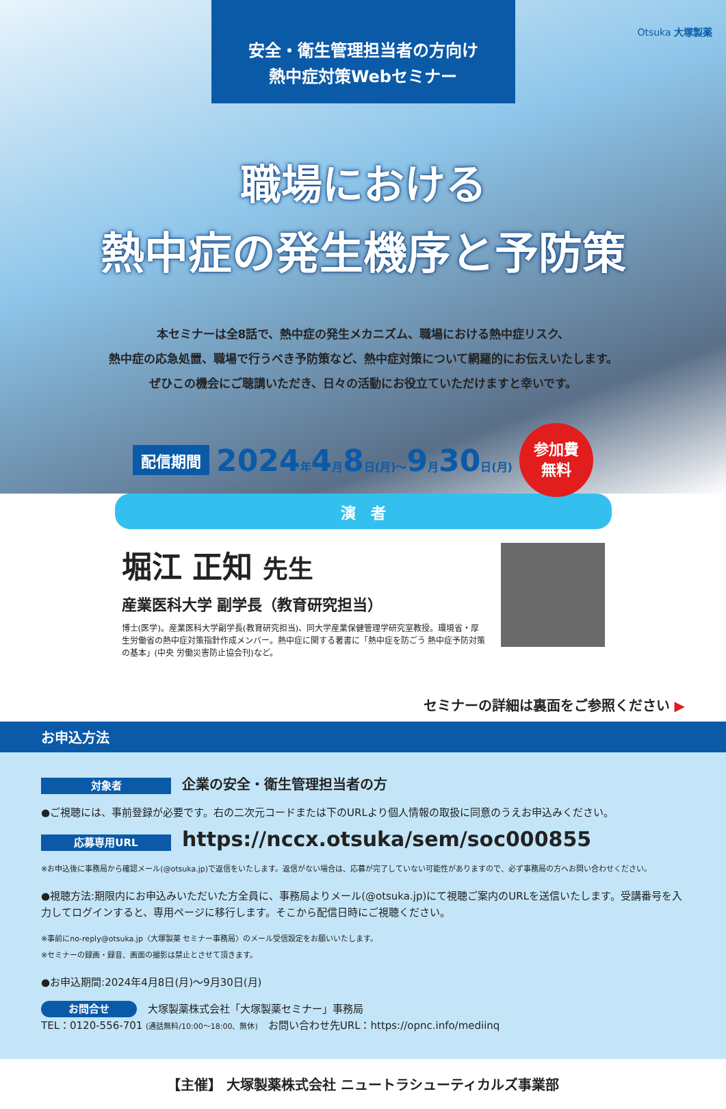安全・衛生管理担当者の方向け
熱中症対策Webセミナー
Otsuka 大塚製薬
職場における
熱中症の発生機序と予防策
本セミナーは全8話で、熱中症の発生メカニズム、職場における熱中症リスク、
熱中症の応急処置、職場で行うべき予防策など、熱中症対策について網羅的にお伝えいたします。
ぜひこの機会にご聴講いただき、日々の活動にお役立ていただけますと幸いです。
配信期間 2024年4月8日(月)～9月30日(月) 参加費
無料
演　者
堀江 正知 先生
産業医科大学 副学長（教育研究担当）
博士(医学)。産業医科大学副学長(教育研究担当)、同大学産業保健管理学研究室教授。環境省・厚生労働省の熱中症対策指針作成メンバー。熱中症に関する著書に「熱中症を防ごう 熱中症予防対策の基本」(中央 労働災害防止協会刊)など。
セミナーの詳細は裏面をご参照ください ▶
お申込方法
対象者 企業の安全・衛生管理担当者の方
●ご視聴には、事前登録が必要です。右の二次元コードまたは下のURLより個人情報の取扱に同意のうえお申込みください。
応募専用URL https://nccx.otsuka/sem/soc000855
※お申込後に事務局から確認メール(@otsuka.jp)で返信をいたします。返信がない場合は、応募が完了していない可能性がありますので、必ず事務局の方へお問い合わせください。
●視聴方法:期限内にお申込みいただいた方全員に、事務局よりメール(@otsuka.jp)にて視聴ご案内のURLを送信いたします。受講番号を入力してログインすると、専用ページに移行します。そこから配信日時にご視聴ください。
※事前にno-reply@otsuka.jp〈大塚製薬 セミナー事務局〉のメール受信設定をお願いいたします。
※セミナーの録画・録音、画面の撮影は禁止とさせて頂きます。
●お申込期間:2024年4月8日(月)～9月30日(月)
お問合せ 大塚製薬株式会社「大塚製薬セミナー」事務局
TEL：0120-556-701 (通話無料/10:00～18:00、無休)　お問い合わせ先URL：https://opnc.info/mediinq
【主催】 大塚製薬株式会社 ニュートラシューティカルズ事業部